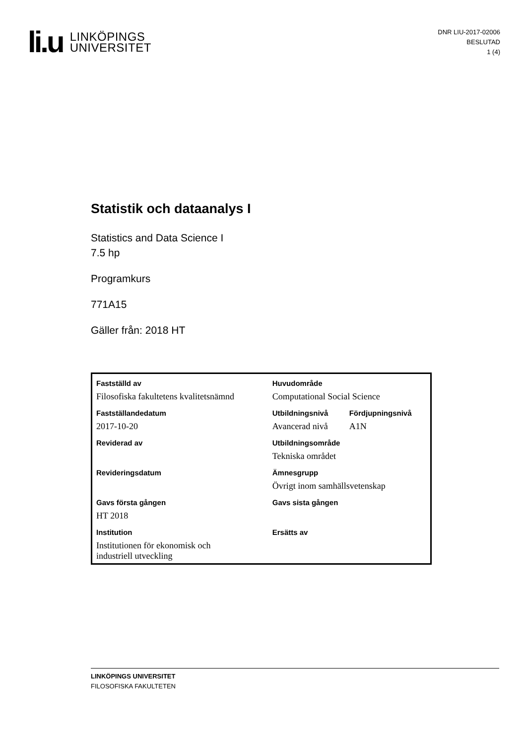li.u
LINKÖPINGS
UNIVERSITET
DNR LIU-2017-02006
BESLUTAD
1 (4)
Statistik och dataanalys I
Statistics and Data Science I
7.5 hp
Programkurs
771A15
Gäller från: 2018 HT
| Fastställd av | Huvudområde | |
| --- | --- | --- |
| Filosofiska fakultetens kvalitetsnämnd | Computational Social Science | |
| Fastställandedatum | Utbildningsnivå | Fördjupningsnivå |
| 2017-10-20 | Avancerad nivå | A1N |
| Reviderad av | Utbildningsområde | |
| | Tekniska området | |
| Revideringsdatum | Ämnesgrupp | |
| | Övrigt inom samhällsvetenskap | |
| Gavs första gången | Gavs sista gången | |
| HT 2018 | | |
| Institution | Ersätts av | |
| Institutionen för ekonomisk och industriell utveckling | | |
LINKÖPINGS UNIVERSITET
FILOSOFISKA FAKULTETEN